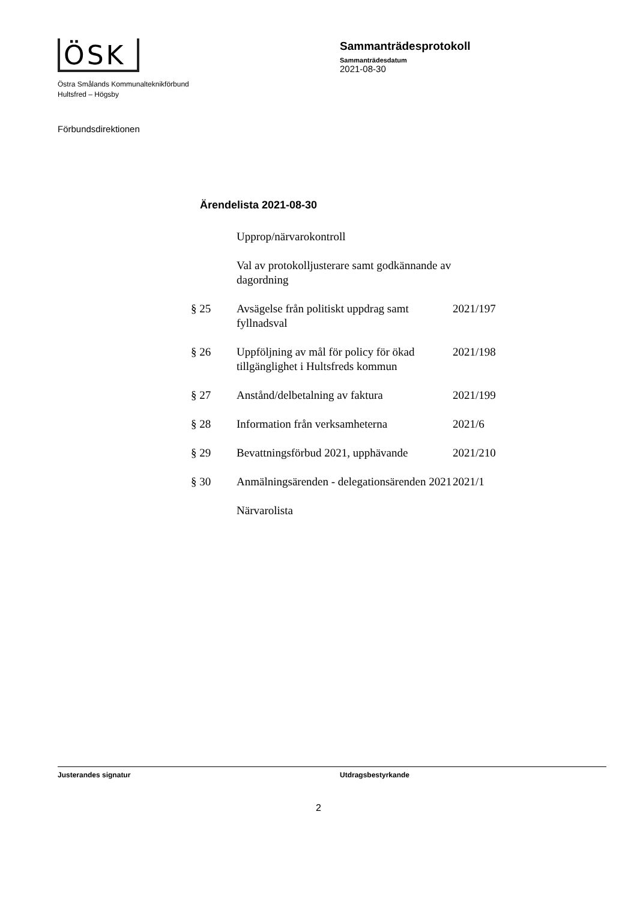ÖSK
Östra Smålands Kommunalteknikförbund
Hultsfred – Högsby
Sammanträdesprotokoll
Sammanträdesdatum
2021-08-30
Förbundsdirektionen
Ärendelista 2021-08-30
| | Upprop/närvarokontroll | |
| | Val av protokolljusterare samt godkännande av dagordning | |
| § 25 | Avsägelse från politiskt uppdrag samt fyllnadsval | 2021/197 |
| § 26 | Uppföljning av mål för policy för ökad tillgänglighet i Hultsfreds kommun | 2021/198 |
| § 27 | Anstånd/delbetalning av faktura | 2021/199 |
| § 28 | Information från verksamheterna | 2021/6 |
| § 29 | Bevattningsförbud 2021, upphävande | 2021/210 |
| § 30 | Anmälningsärenden - delegationsärenden 2021 | 2021/1 |
| | Närvarolista | |
Justerandes signatur Utdragsbestyrkande
2